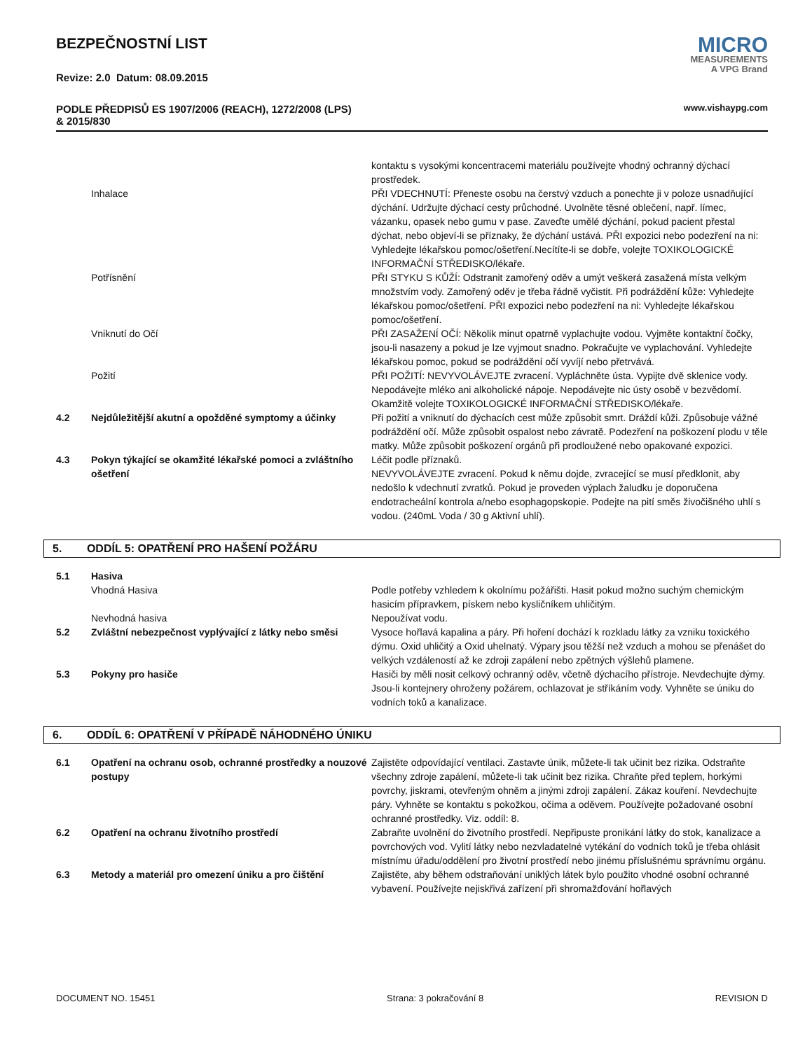BEZPEČNOSTNÍ LIST
Revize: 2.0 Datum: 08.09.2015
PODLE PŘEDPISŮ ES 1907/2006 (REACH), 1272/2008 (LPS)
& 2015/830
MICRO
MEASUREMENTS
A VPG Brand
www.vishaypg.com
| | | kontaktu s vysokými koncentracemi materiálu používejte vhodný ochranný dýchací prostředek. |
| | Inhalace | PŘI VDECHNUTÍ: Přeneste osobu na čerstvý vzduch a ponechte ji v poloze usnadňující dýchání. Udržujte dýchací cesty průchodné. Uvolněte těsné oblečení, např. límec, vázanku, opasek nebo gumu v pase. Zaveďte umělé dýchání, pokud pacient přestal dýchat, nebo objeví-li se příznaky, že dýchání ustává. PŘI expozici nebo podezření na ni: Vyhledejte lékařskou pomoc/ošetření.Necítíte-li se dobře, volejte TOXIKOLOGICKÉ INFORMAČNÍ STŘEDISKO/lékaře. |
| | Potřísnění | PŘI STYKU S KŮŽÍ: Odstranit zamořený oděv a umýt veškerá zasažená místa velkým množstvím vody. Zamořený oděv je třeba řádně vyčistit. Při podráždění kůže: Vyhledejte lékařskou pomoc/ošetření. PŘI expozici nebo podezření na ni: Vyhledejte lékařskou pomoc/ošetření. |
| | Vniknutí do Očí | PŘI ZASAŽENÍ OČÍ: Několik minut opatrně vyplachujte vodou. Vyjměte kontaktní čočky, jsou-li nasazeny a pokud je lze vyjmout snadno. Pokračujte ve vyplachování. Vyhledejte lékařskou pomoc, pokud se podráždění očí vyvíjí nebo přetrvává. |
| | Požití | PŘI POŽITÍ: NEVYVOLÁVEJTE zvracení. Vypláchněte ústa. Vypijte dvě sklenice vody. Nepodávejte mléko ani alkoholické nápoje. Nepodávejte nic ústy osobě v bezvědomí. Okamžitě volejte TOXIKOLOGICKÉ INFORMAČNÍ STŘEDISKO/lékaře. |
| 4.2 | Nejdůležitější akutní a opožděné symptomy a účinky | Při požití a vniknutí do dýchacích cest může způsobit smrt. Dráždí kůži. Způsobuje vážné podráždění očí. Může způsobit ospalost nebo závratě. Podezření na poškození plodu v těle matky. Může způsobit poškození orgánů při prodloužené nebo opakované expozici. |
| 4.3 | Pokyn týkající se okamžité lékařské pomoci a zvláštního ošetření | Léčit podle příznaků. NEVYVOLÁVEJTE zvracení. Pokud k němu dojde, zvracející se musí předklonit, aby nedošlo k vdechnutí zvratků. Pokud je proveden výplach žaludku je doporučena endotracheální kontrola a/nebo esophagopskopie. Podejte na pití směs živočišného uhlí s vodou. (240mL Voda / 30 g Aktivní uhlí). |
5. ODDÍL 5: OPATŘENÍ PRO HAŠENÍ POŽÁRU
| 5.1 | Hasiva | |
| | Vhodná Hasiva | Podle potřeby vzhledem k okolnímu požářišti. Hasit pokud možno suchým chemickým hasicím přípravkem, pískem nebo kysličníkem uhličitým. |
| | Nevhodná hasiva | Nepoužívat vodu. |
| 5.2 | Zvláštní nebezpečnost vyplývající z látky nebo směsi | Vysoce hořlavá kapalina a páry. Při hoření dochází k rozkladu látky za vzniku toxického dýmu. Oxid uhličitý a Oxid uhelnatý. Výpary jsou těžší než vzduch a mohou se přenášet do velkých vzdáleností až ke zdroji zapálení nebo zpětných výšlehů plamene. |
| 5.3 | Pokyny pro hasiče | Hasiči by měli nosit celkový ochranný oděv, včetně dýchacího přístroje. Nevdechujte dýmy. Jsou-li kontejnery ohroženy požárem, ochlazovat je stříkáním vody. Vyhněte se úniku do vodních toků a kanalizace. |
6. ODDÍL 6: OPATŘENÍ V PŘÍPADĚ NÁHODNÉHO ÚNIKU
| 6.1 | Opatření na ochranu osob, ochranné prostředky a nouzové postupy | Zajistěte odpovídající ventilaci. Zastavte únik, můžete-li tak učinit bez rizika. Odstraňte všechny zdroje zapálení, můžete-li tak učinit bez rizika. Chraňte před teplem, horkými povrchy, jiskrami, otevřeným ohněm a jinými zdroji zapálení. Zákaz kouření. Nevdechujte páry. Vyhněte se kontaktu s pokožkou, očima a oděvem. Používejte požadované osobní ochranné prostředky. Viz. oddíl: 8. |
| 6.2 | Opatření na ochranu životního prostředí | Zabraňte uvolnění do životního prostředí. Nepřipuste pronikání látky do stok, kanalizace a povrchových vod. Vylití látky nebo nezvladatelné vytékání do vodních toků je třeba ohlásit místnímu úřadu/oddělení pro životní prostředí nebo jinému příslušnému správnímu orgánu. |
| 6.3 | Metody a materiál pro omezení úniku a pro čištění | Zajistěte, aby během odstraňování uniklých látek bylo použito vhodné osobní ochranné vybavení. Používejte nejiskřivá zařízení při shromažďování hořlavých |
DOCUMENT NO. 15451 Strana: 3 pokračování 8 REVISION D